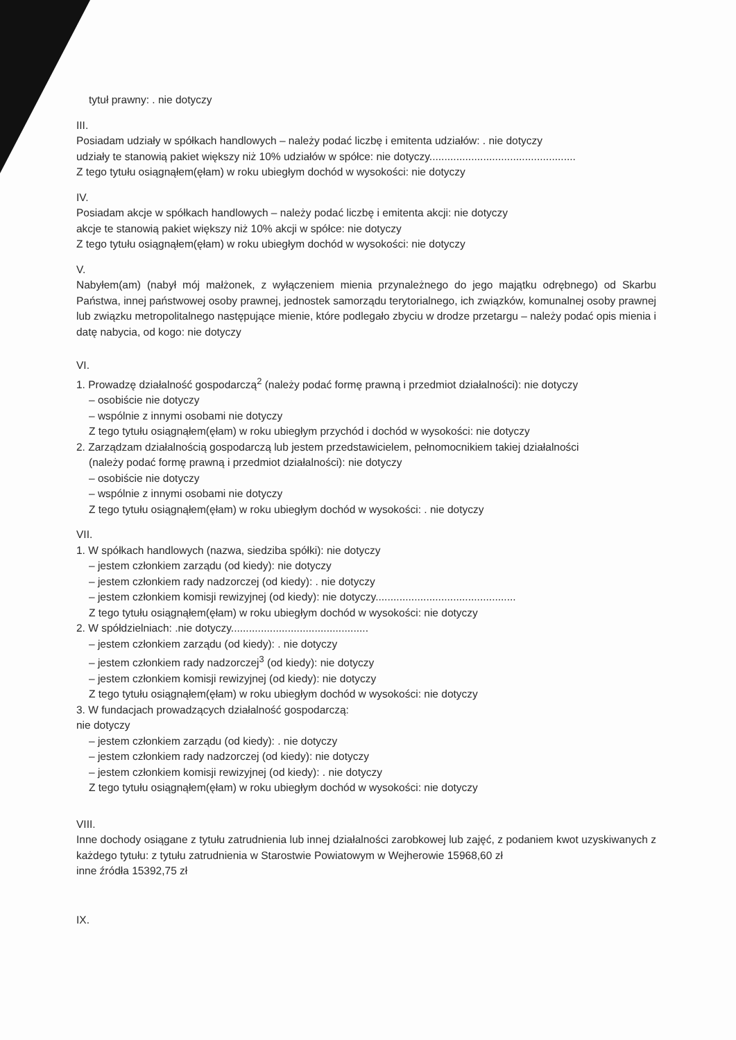tytuł prawny: . nie dotyczy
III.
Posiadam udziały w spółkach handlowych – należy podać liczbę i emitenta udziałów: . nie dotyczy
udziały te stanowią pakiet większy niż 10% udziałów w spółce: nie dotyczy.................................................
Z tego tytułu osiągnąłem(ęłam) w roku ubiegłym dochód w wysokości: nie dotyczy
IV.
Posiadam akcje w spółkach handlowych – należy podać liczbę i emitenta akcji: nie dotyczy
akcje te stanowią pakiet większy niż 10% akcji w spółce: nie dotyczy
Z tego tytułu osiągnąłem(ęłam) w roku ubiegłym dochód w wysokości: nie dotyczy
V.
Nabyłem(am) (nabył mój małżonek, z wyłączeniem mienia przynależnego do jego majątku odrębnego) od Skarbu Państwa, innej państwowej osoby prawnej, jednostek samorządu terytorialnego, ich związków, komunalnej osoby prawnej lub związku metropolitalnego następujące mienie, które podlegało zbyciu w drodze przetargu – należy podać opis mienia i datę nabycia, od kogo: nie dotyczy
VI.
1. Prowadzę działalność gospodarczą<sup>2</sup> (należy podać formę prawną i przedmiot działalności): nie dotyczy
– osobiście nie dotyczy
– wspólnie z innymi osobami nie dotyczy
Z tego tytułu osiągnąłem(ęłam) w roku ubiegłym przychód i dochód w wysokości: nie dotyczy
2. Zarządzam działalnością gospodarczą lub jestem przedstawicielem, pełnomocnikiem takiej działalności
(należy podać formę prawną i przedmiot działalności): nie dotyczy
– osobiście nie dotyczy
– wspólnie z innymi osobami nie dotyczy
Z tego tytułu osiągnąłem(ęłam) w roku ubiegłym dochód w wysokości: . nie dotyczy
VII.
1. W spółkach handlowych (nazwa, siedziba spółki): nie dotyczy
– jestem członkiem zarządu (od kiedy): nie dotyczy
– jestem członkiem rady nadzorczej (od kiedy): . nie dotyczy
– jestem członkiem komisji rewizyjnej (od kiedy): nie dotyczy...............................................
Z tego tytułu osiągnąłem(ęłam) w roku ubiegłym dochód w wysokości: nie dotyczy
2. W spółdzielniach: .nie dotyczy..............................................
– jestem członkiem zarządu (od kiedy): . nie dotyczy
– jestem członkiem rady nadzorczej<sup>3</sup> (od kiedy): nie dotyczy
– jestem członkiem komisji rewizyjnej (od kiedy): nie dotyczy
Z tego tytułu osiągnąłem(ęłam) w roku ubiegłym dochód w wysokości: nie dotyczy
3. W fundacjach prowadzących działalność gospodarczą:
nie dotyczy
– jestem członkiem zarządu (od kiedy): . nie dotyczy
– jestem członkiem rady nadzorczej (od kiedy): nie dotyczy
– jestem członkiem komisji rewizyjnej (od kiedy): . nie dotyczy
Z tego tytułu osiągnąłem(ęłam) w roku ubiegłym dochód w wysokości: nie dotyczy
VIII.
Inne dochody osiągane z tytułu zatrudnienia lub innej działalności zarobkowej lub zajęć, z podaniem kwot uzyskiwanych z każdego tytułu: z tytułu zatrudnienia w Starostwie Powiatowym w Wejherowie 15968,60 zł
inne źródła 15392,75 zł
IX.